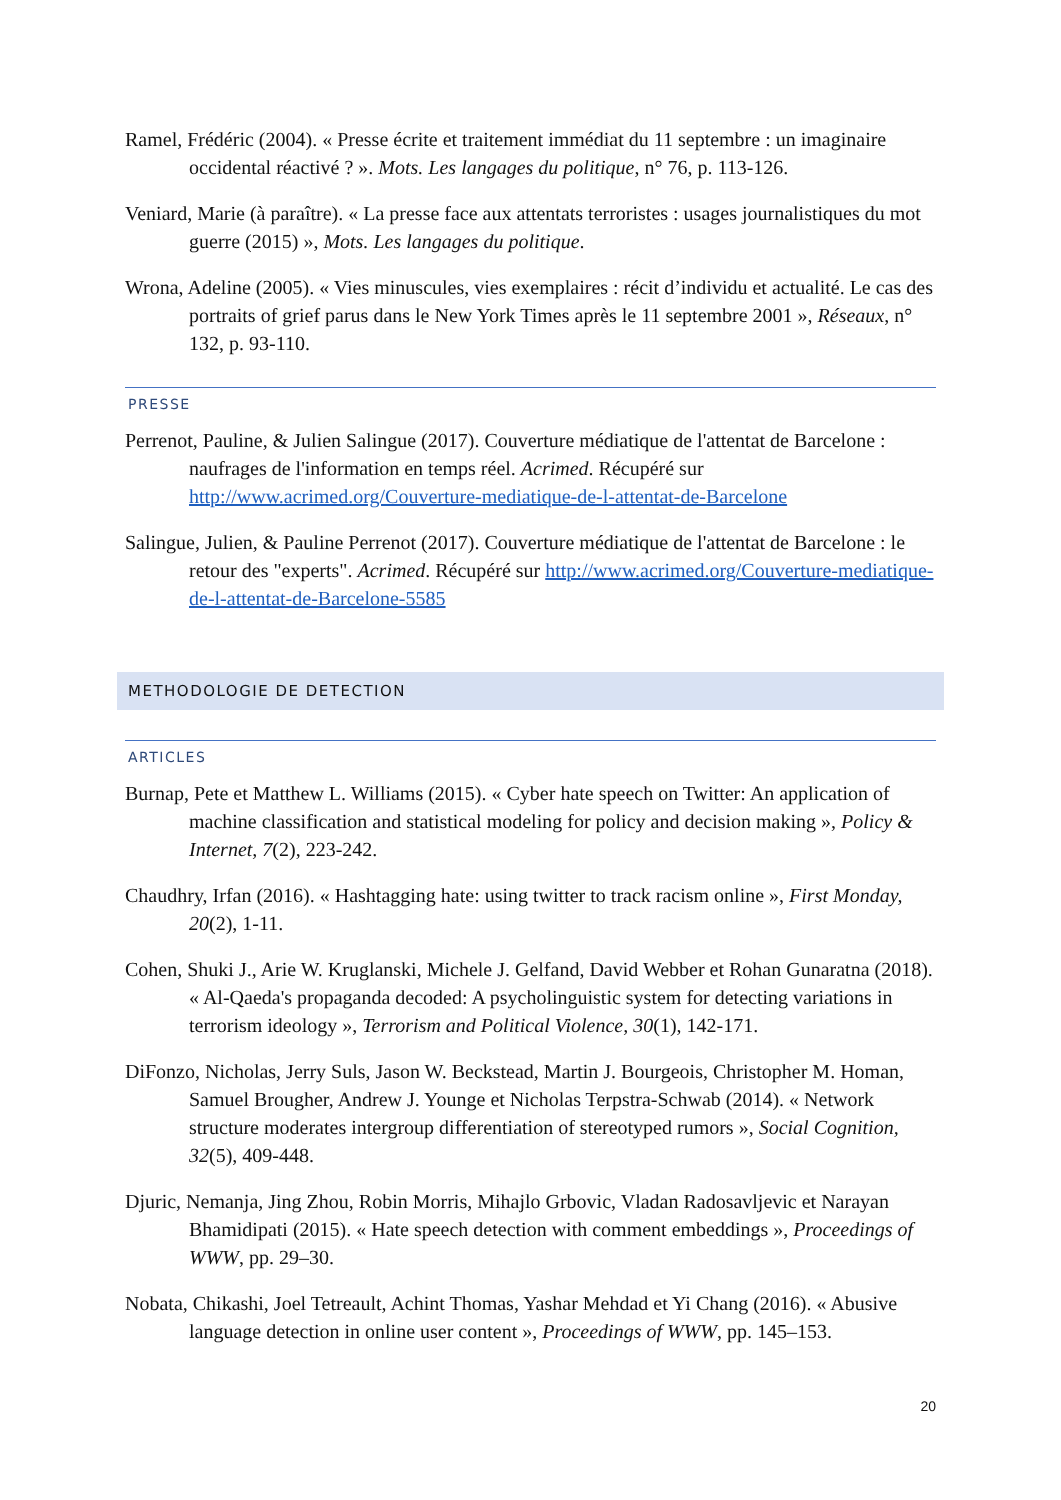Ramel, Frédéric (2004). « Presse écrite et traitement immédiat du 11 septembre : un imaginaire occidental réactivé ? ». Mots. Les langages du politique, n° 76, p. 113-126.
Veniard, Marie (à paraître). « La presse face aux attentats terroristes : usages journalistiques du mot guerre (2015) », Mots. Les langages du politique.
Wrona, Adeline (2005). « Vies minuscules, vies exemplaires : récit d’individu et actualité. Le cas des portraits of grief parus dans le New York Times après le 11 septembre 2001 », Réseaux, n° 132, p. 93-110.
PRESSE
Perrenot, Pauline, & Julien Salingue (2017). Couverture médiatique de l'attentat de Barcelone : naufrages de l'information en temps réel. Acrimed. Récupéré sur http://www.acrimed.org/Couverture-mediatique-de-l-attentat-de-Barcelone
Salingue, Julien, & Pauline Perrenot (2017). Couverture médiatique de l'attentat de Barcelone : le retour des "experts". Acrimed. Récupéré sur http://www.acrimed.org/Couverture-mediatique-de-l-attentat-de-Barcelone-5585
METHODOLOGIE DE DETECTION
ARTICLES
Burnap, Pete et Matthew L. Williams (2015). « Cyber hate speech on Twitter: An application of machine classification and statistical modeling for policy and decision making », Policy & Internet, 7(2), 223-242.
Chaudhry, Irfan (2016). « Hashtagging hate: using twitter to track racism online », First Monday, 20(2), 1-11.
Cohen, Shuki J., Arie W. Kruglanski, Michele J. Gelfand, David Webber et Rohan Gunaratna (2018). « Al-Qaeda's propaganda decoded: A psycholinguistic system for detecting variations in terrorism ideology », Terrorism and Political Violence, 30(1), 142-171.
DiFonzo, Nicholas, Jerry Suls, Jason W. Beckstead, Martin J. Bourgeois, Christopher M. Homan, Samuel Brougher, Andrew J. Younge et Nicholas Terpstra-Schwab (2014). « Network structure moderates intergroup differentiation of stereotyped rumors », Social Cognition, 32(5), 409-448.
Djuric, Nemanja, Jing Zhou, Robin Morris, Mihajlo Grbovic, Vladan Radosavljevic et Narayan Bhamidipati (2015). « Hate speech detection with comment embeddings », Proceedings of WWW, pp. 29–30.
Nobata, Chikashi, Joel Tetreault, Achint Thomas, Yashar Mehdad et Yi Chang (2016). « Abusive language detection in online user content », Proceedings of WWW, pp. 145–153.
20